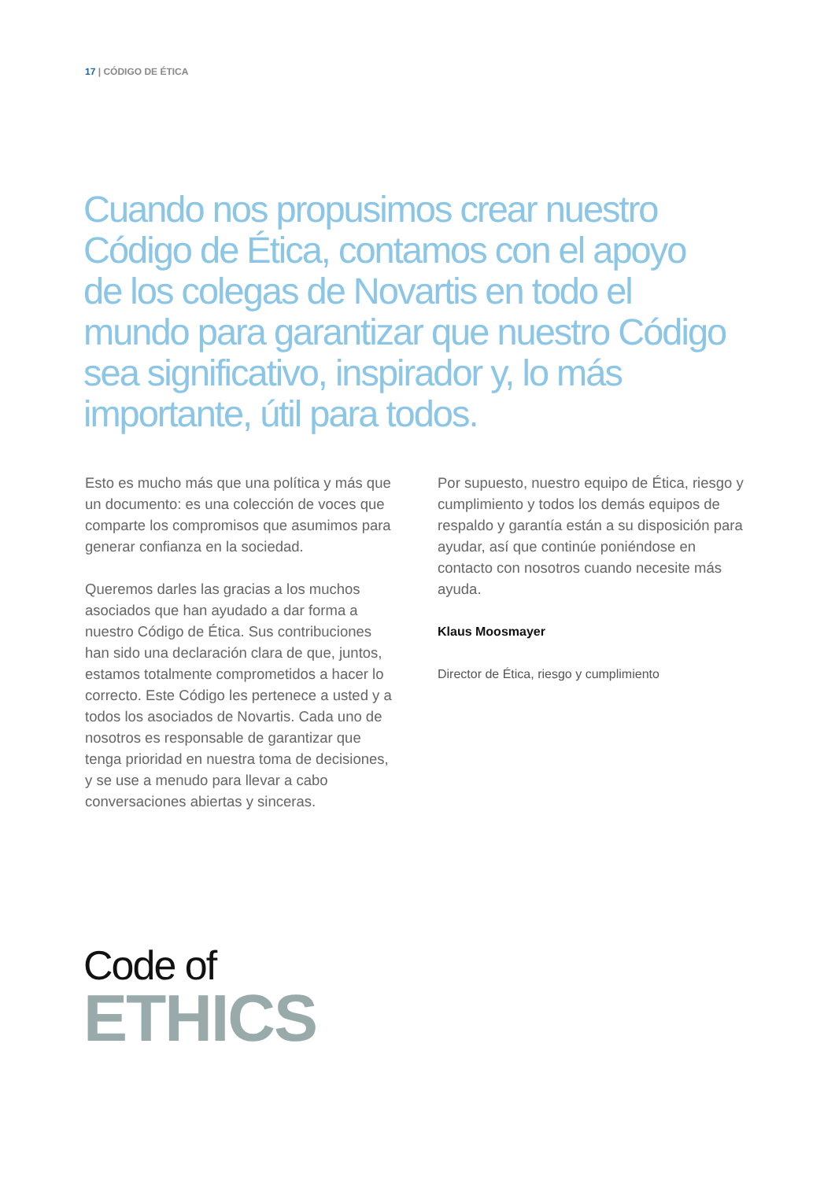17 | CÓDIGO DE ÉTICA
Cuando nos propusimos crear nuestro Código de Ética, contamos con el apoyo de los colegas de Novartis en todo el mundo para garantizar que nuestro Código sea significativo, inspirador y, lo más importante, útil para todos.
Esto es mucho más que una política y más que un documento: es una colección de voces que comparte los compromisos que asumimos para generar confianza en la sociedad.
Queremos darles las gracias a los muchos asociados que han ayudado a dar forma a nuestro Código de Ética. Sus contribuciones han sido una declaración clara de que, juntos, estamos totalmente comprometidos a hacer lo correcto. Este Código les pertenece a usted y a todos los asociados de Novartis. Cada uno de nosotros es responsable de garantizar que tenga prioridad en nuestra toma de decisiones, y se use a menudo para llevar a cabo conversaciones abiertas y sinceras.
Por supuesto, nuestro equipo de Ética, riesgo y cumplimiento y todos los demás equipos de respaldo y garantía están a su disposición para ayudar, así que continúe poniéndose en contacto con nosotros cuando necesite más ayuda.
Klaus Moosmayer
Director de Ética, riesgo y cumplimiento
Code of
ETHICS